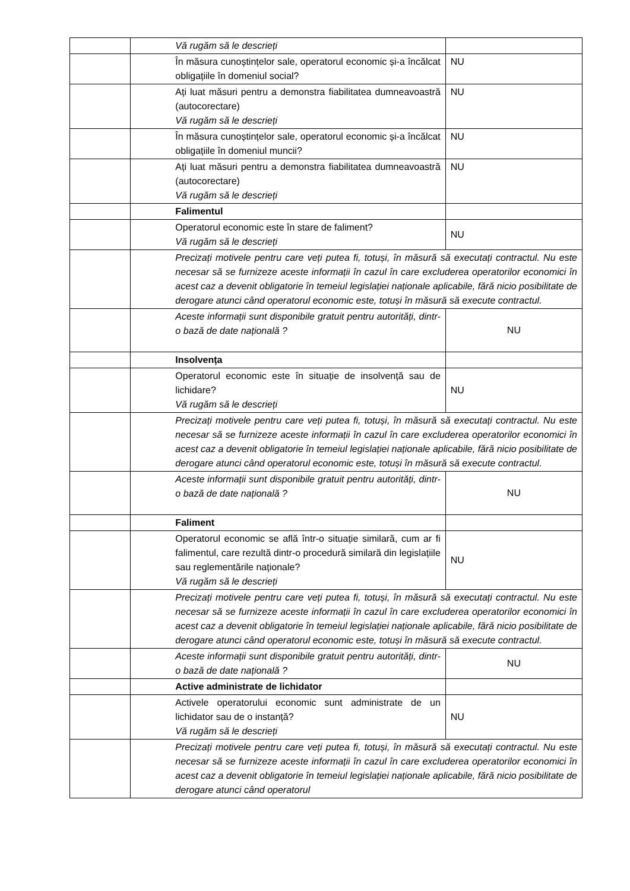| | | Vă rugăm să le descrieți | |
| | | În măsura cunoștințelor sale, operatorul economic și-a încălcat obligațiile în domeniul social? | NU |
| | | Ați luat măsuri pentru a demonstra fiabilitatea dumneavoastră (autocorectare) Vă rugăm să le descrieți | NU |
| | | În măsura cunoștințelor sale, operatorul economic și-a încălcat obligațiile în domeniul muncii? | NU |
| | | Ați luat măsuri pentru a demonstra fiabilitatea dumneavoastră (autocorectare) Vă rugăm să le descrieți | NU |
| | | Falimentul | |
| | | Operatorul economic este în stare de faliment? Vă rugăm să le descrieți | NU |
| | | Precizați motivele pentru care veți putea fi, totuși, în măsură să executați contractul. Nu este necesar să se furnizeze aceste informații în cazul în care excluderea operatorilor economici în acest caz a devenit obligatorie în temeiul legislației naționale aplicabile, fără nicio posibilitate de derogare atunci când operatorul economic este, totuși în măsură să execute contractul. | |
| | | Aceste informații sunt disponibile gratuit pentru autorități, dintr-o bază de date națională ? | NU |
| | | Insolvența | |
| | | Operatorul economic este în situație de insolvență sau de lichidare? Vă rugăm să le descrieți | NU |
| | | Precizați motivele pentru care veți putea fi, totuși, în măsură să executați contractul. Nu este necesar să se furnizeze aceste informații în cazul în care excluderea operatorilor economici în acest caz a devenit obligatorie în temeiul legislației naționale aplicabile, fără nicio posibilitate de derogare atunci când operatorul economic este, totuși în măsură să execute contractul. | |
| | | Aceste informații sunt disponibile gratuit pentru autorități, dintr-o bază de date națională ? | NU |
| | | Faliment | |
| | | Operatorul economic se află într-o situație similară, cum ar fi falimentul, care rezultă dintr-o procedură similară din legislațiile sau reglementările naționale? Vă rugăm să le descrieți | NU |
| | | Precizați motivele pentru care veți putea fi, totuși, în măsură să executați contractul. Nu este necesar să se furnizeze aceste informații în cazul în care excluderea operatorilor economici în acest caz a devenit obligatorie în temeiul legislației naționale aplicabile, fără nicio posibilitate de derogare atunci când operatorul economic este, totuși în măsură să execute contractul. | |
| | | Aceste informații sunt disponibile gratuit pentru autorități, dintr-o bază de date națională ? | NU |
| | | Active administrate de lichidator | |
| | | Activele operatorului economic sunt administrate de un lichidator sau de o instanță? Vă rugăm să le descrieți | NU |
| | | Precizați motivele pentru care veți putea fi, totuși, în măsură să executați contractul. Nu este necesar să se furnizeze aceste informații în cazul în care excluderea operatorilor economici în acest caz a devenit obligatorie în temeiul legislației naționale aplicabile, fără nicio posibilitate de derogare atunci când operatorul | |